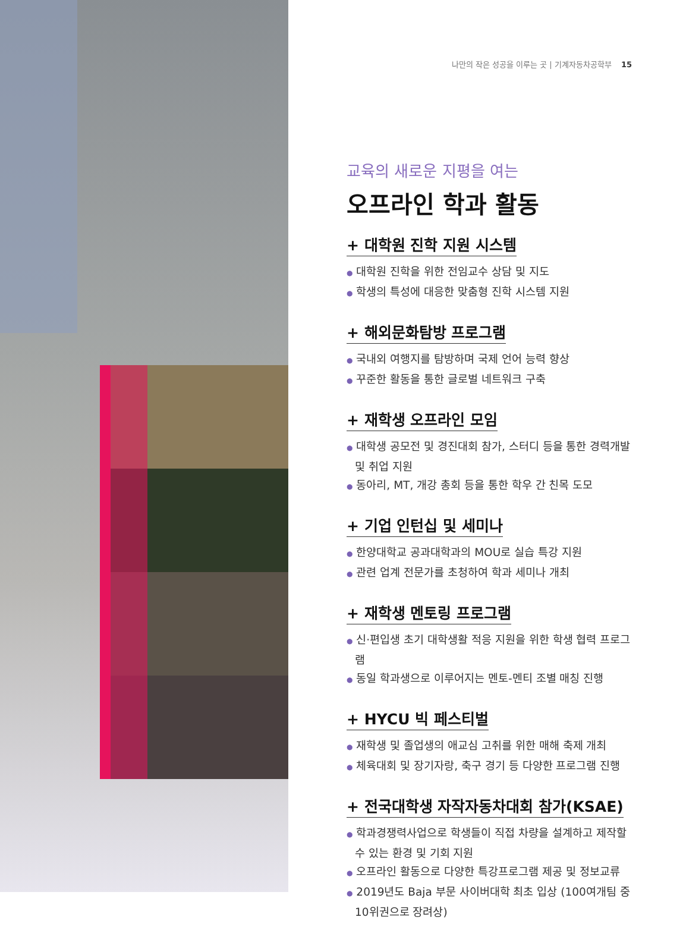나만의 작은 성공을 이루는 곳 | 기계자동차공학부 15
교육의 새로운 지평을 여는
오프라인 학과 활동
+ 대학원 진학 지원 시스템
● 대학원 진학을 위한 전임교수 상담 및 지도
● 학생의 특성에 대응한 맞춤형 진학 시스템 지원
+ 해외문화탐방 프로그램
● 국내외 여행지를 탐방하며 국제 언어 능력 향상
● 꾸준한 활동을 통한 글로벌 네트워크 구축
+ 재학생 오프라인 모임
● 대학생 공모전 및 경진대회 참가, 스터디 등을 통한 경력개발 및 취업 지원
● 동아리, MT, 개강 총회 등을 통한 학우 간 친목 도모
+ 기업 인턴십 및 세미나
● 한양대학교 공과대학과의 MOU로 실습 특강 지원
● 관련 업계 전문가를 초청하여 학과 세미나 개최
+ 재학생 멘토링 프로그램
● 신·편입생 초기 대학생활 적응 지원을 위한 학생 협력 프로그램
● 동일 학과생으로 이루어지는 멘토-멘티 조별 매칭 진행
+ HYCU 빅 페스티벌
● 재학생 및 졸업생의 애교심 고취를 위한 매해 축제 개최
● 체육대회 및 장기자랑, 축구 경기 등 다양한 프로그램 진행
+ 전국대학생 자작자동차대회 참가(KSAE)
● 학과경쟁력사업으로 학생들이 직접 차량을 설계하고 제작할 수 있는 환경 및 기회 지원
● 오프라인 활동으로 다양한 특강프로그램 제공 및 정보교류
● 2019년도 Baja 부문 사이버대학 최초 입상 (100여개팀 중 10위권으로 장려상)